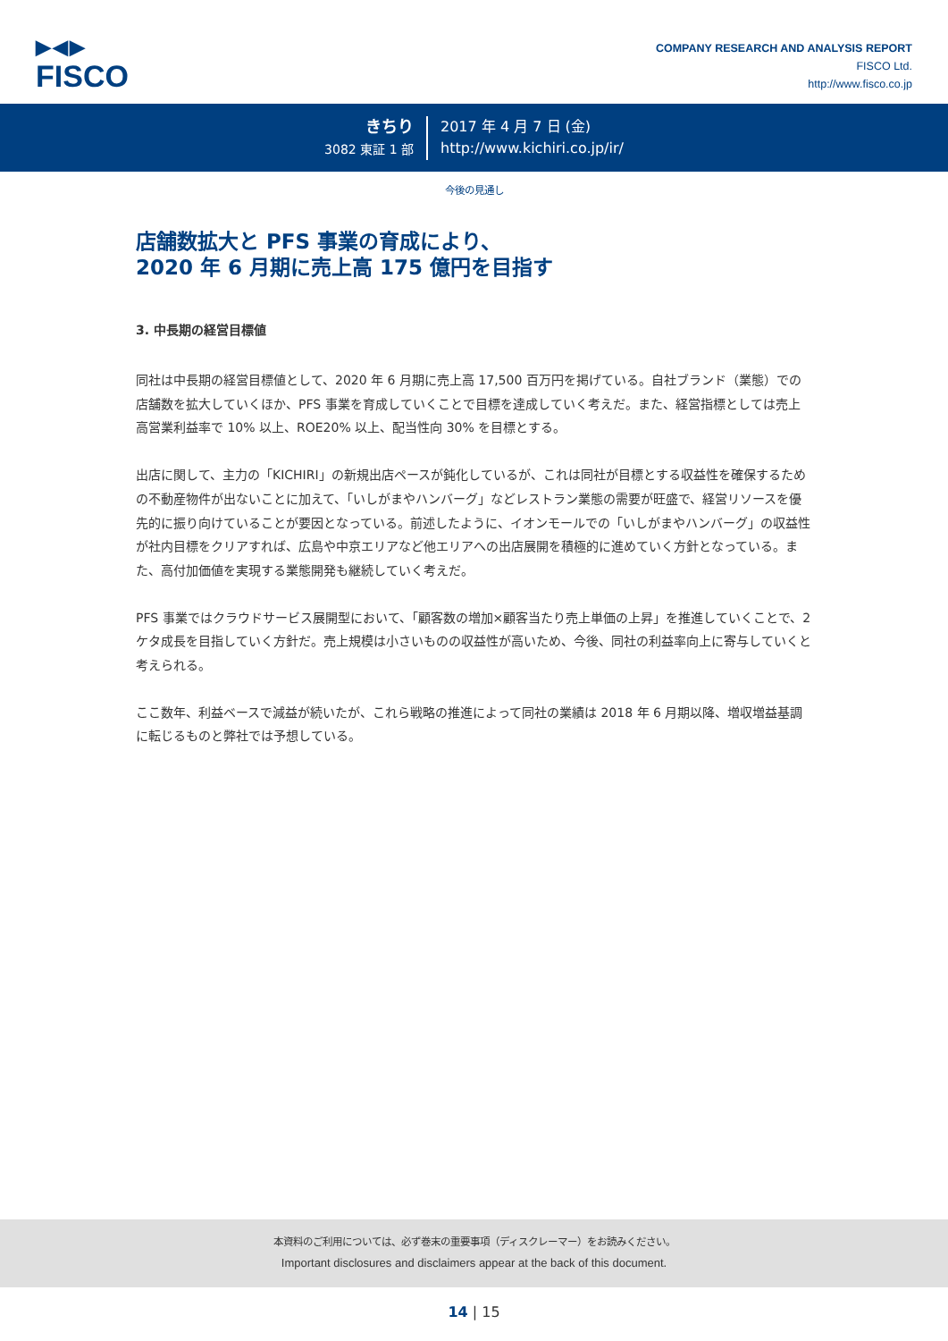▶◀▶
FISCO
COMPANY RESEARCH AND ANALYSIS REPORT
FISCO Ltd.
http://www.fisco.co.jp
きちり
3082 東証 1 部
2017 年 4 月 7 日 (金)
http://www.kichiri.co.jp/ir/
今後の見通し
店舗数拡大と PFS 事業の育成により、
2020 年 6 月期に売上高 175 億円を目指す
3. 中長期の経営目標値
同社は中長期の経営目標値として、2020 年 6 月期に売上高 17,500 百万円を掲げている。自社ブランド（業態）での店舗数を拡大していくほか、PFS 事業を育成していくことで目標を達成していく考えだ。また、経営指標としては売上高営業利益率で 10% 以上、ROE20% 以上、配当性向 30% を目標とする。
出店に関して、主力の「KICHIRI」の新規出店ペースが鈍化しているが、これは同社が目標とする収益性を確保するための不動産物件が出ないことに加えて、「いしがまやハンバーグ」などレストラン業態の需要が旺盛で、経営リソースを優先的に振り向けていることが要因となっている。前述したように、イオンモールでの「いしがまやハンバーグ」の収益性が社内目標をクリアすれば、広島や中京エリアなど他エリアへの出店展開を積極的に進めていく方針となっている。また、高付加価値を実現する業態開発も継続していく考えだ。
PFS 事業ではクラウドサービス展開型において、「顧客数の増加×顧客当たり売上単価の上昇」を推進していくことで、2 ケタ成長を目指していく方針だ。売上規模は小さいものの収益性が高いため、今後、同社の利益率向上に寄与していくと考えられる。
ここ数年、利益ベースで減益が続いたが、これら戦略の推進によって同社の業績は 2018 年 6 月期以降、増収増益基調に転じるものと弊社では予想している。
本資料のご利用については、必ず巻末の重要事項（ディスクレーマー）をお読みください。
Important disclosures and disclaimers appear at the back of this document.
14 | 15